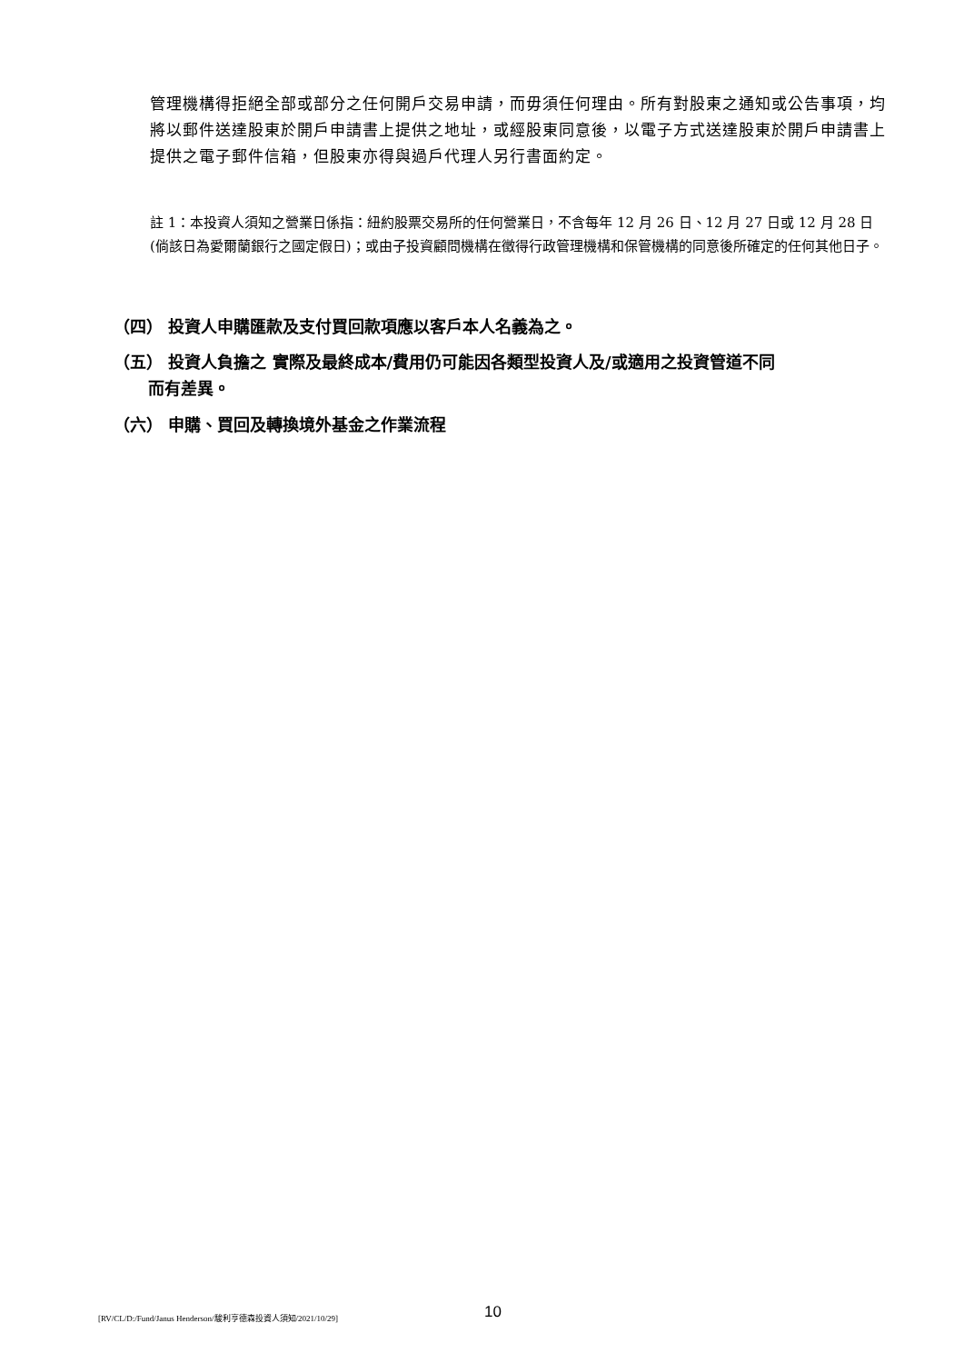管理機構得拒絕全部或部分之任何開戶交易申請，而毋須任何理由。所有對股東之通知或公告事項，均將以郵件送達股東於開戶申請書上提供之地址，或經股東同意後，以電子方式送達股東於開戶申請書上提供之電子郵件信箱，但股東亦得與過戶代理人另行書面約定。
註 1：本投資人須知之營業日係指：紐約股票交易所的任何營業日，不含每年 12 月 26 日、12 月 27 日或 12 月 28 日(倘該日為愛爾蘭銀行之國定假日)；或由子投資顧問機構在徵得行政管理機構和保管機構的同意後所確定的任何其他日子。
（四） 投資人申購匯款及支付買回款項應以客戶本人名義為之。
（五） 投資人負擔之 實際及最終成本/費用仍可能因各類型投資人及/或適用之投資管道不同
而有差異。
（六） 申購、買回及轉換境外基金之作業流程
[RV/CL/D:/Fund/Janus Henderson/駿利亨德森投資人須知/2021/10/29] 10